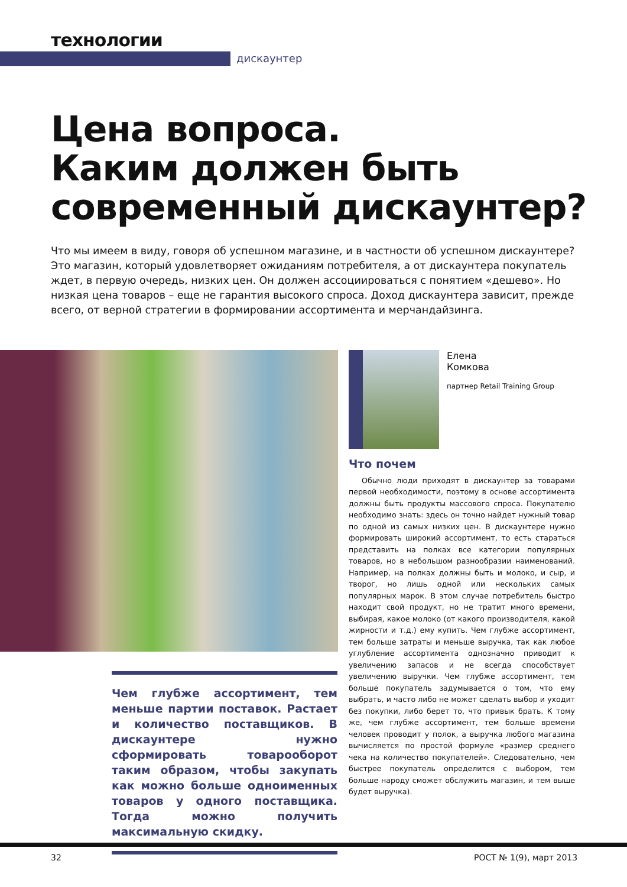технологии
дискаунтер
Цена вопроса.
Каким должен быть
современный дискаунтер?
Что мы имеем в виду, говоря об успешном магазине, и в частности об успешном дискаунтере? Это магазин, который удовлетворяет ожиданиям потребителя, а от дискаунтера покупатель ждет, в первую очередь, низких цен. Он должен ассоциироваться с понятием «дешево». Но низкая цена товаров – еще не гарантия высокого спроса. Доход дискаунтера зависит, прежде всего, от верной стратегии в формировании ассортимента и мерчандайзинга.
Елена
Комкова
партнер Retail Training Group
Что почем
Обычно люди приходят в дискаунтер за товарами первой необходимости, поэтому в основе ассортимента должны быть продукты массового спроса. Покупателю необходимо знать: здесь он точно найдет нужный товар по одной из самых низких цен. В дискаунтере нужно формировать широкий ассортимент, то есть стараться представить на полках все категории популярных товаров, но в небольшом разнообразии наименований. Например, на полках должны быть и молоко, и сыр, и творог, но лишь одной или нескольких самых популярных марок. В этом случае потребитель быстро находит свой продукт, но не тратит много времени, выбирая, какое молоко (от какого производителя, какой жирности и т.д.) ему купить. Чем глубже ассортимент, тем больше затраты и меньше выручка, так как любое углубление ассортимента однозначно приводит к увеличению запасов и не всегда способствует увеличению выручки. Чем глубже ассортимент, тем больше покупатель задумывается о том, что ему выбрать, и часто либо не может сделать выбор и уходит без покупки, либо берет то, что привык брать. К тому же, чем глубже ассортимент, тем больше времени человек проводит у полок, а выручка любого магазина вычисляется по простой формуле «размер среднего чека на количество покупателей». Следовательно, чем быстрее покупатель определится с выбором, тем больше народу сможет обслужить магазин, и тем выше будет выручка).
Чем глубже ассортимент, тем меньше партии поставок. Растает и количество поставщиков. В дискаунтере нужно сформировать товарооборот таким образом, чтобы закупать как можно больше одноименных товаров у одного поставщика. Тогда можно получить максимальную скидку.
32 РОСТ № 1(9), март 2013